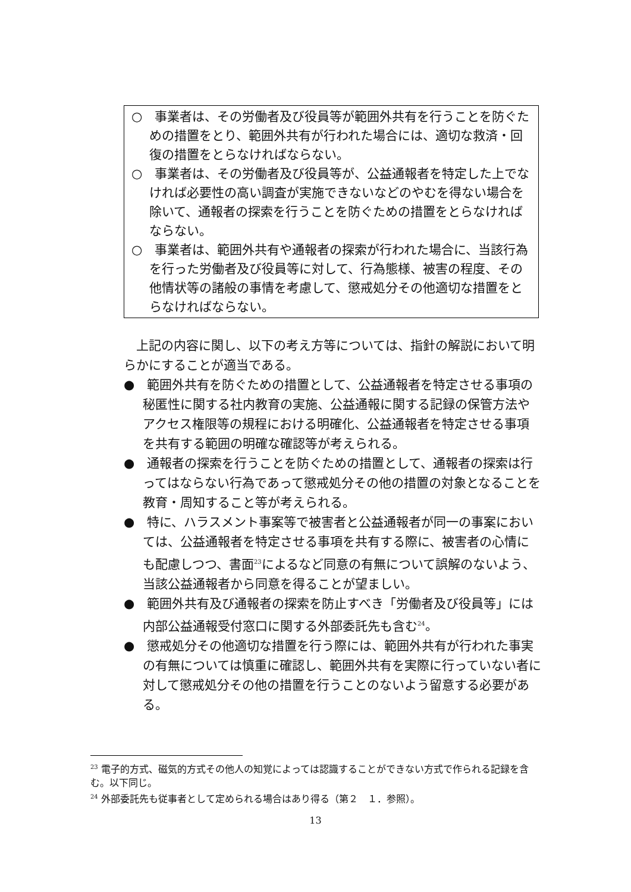○　事業者は、その労働者及び役員等が範囲外共有を行うことを防ぐための措置をとり、範囲外共有が行われた場合には、適切な救済・回復の措置をとらなければならない。
○　事業者は、その労働者及び役員等が、公益通報者を特定した上でなければ必要性の高い調査が実施できないなどのやむを得ない場合を除いて、通報者の探索を行うことを防ぐための措置をとらなければならない。
○　事業者は、範囲外共有や通報者の探索が行われた場合に、当該行為を行った労働者及び役員等に対して、行為態様、被害の程度、その他情状等の諸般の事情を考慮して、懲戒処分その他適切な措置をとらなければならない。
上記の内容に関し、以下の考え方等については、指針の解説において明らかにすることが適当である。
●　範囲外共有を防ぐための措置として、公益通報者を特定させる事項の秘匿性に関する社内教育の実施、公益通報に関する記録の保管方法やアクセス権限等の規程における明確化、公益通報者を特定させる事項を共有する範囲の明確な確認等が考えられる。
●　通報者の探索を行うことを防ぐための措置として、通報者の探索は行ってはならない行為であって懲戒処分その他の措置の対象となることを教育・周知すること等が考えられる。
●　特に、ハラスメント事案等で被害者と公益通報者が同一の事案においては、公益通報者を特定させる事項を共有する際に、被害者の心情にも配慮しつつ、書面<sup>23</sup>によるなど同意の有無について誤解のないよう、当該公益通報者から同意を得ることが望ましい。
●　範囲外共有及び通報者の探索を防止すべき「労働者及び役員等」には内部公益通報受付窓口に関する外部委託先も含む<sup>24</sup>。
●　懲戒処分その他適切な措置を行う際には、範囲外共有が行われた事実の有無については慎重に確認し、範囲外共有を実際に行っていない者に対して懲戒処分その他の措置を行うことのないよう留意する必要がある。
<sup>23</sup> 電子的方式、磁気的方式その他人の知覚によっては認識することができない方式で作られる記録を含む。以下同じ。
<sup>24</sup> 外部委託先も従事者として定められる場合はあり得る（第２　１．参照）。
13